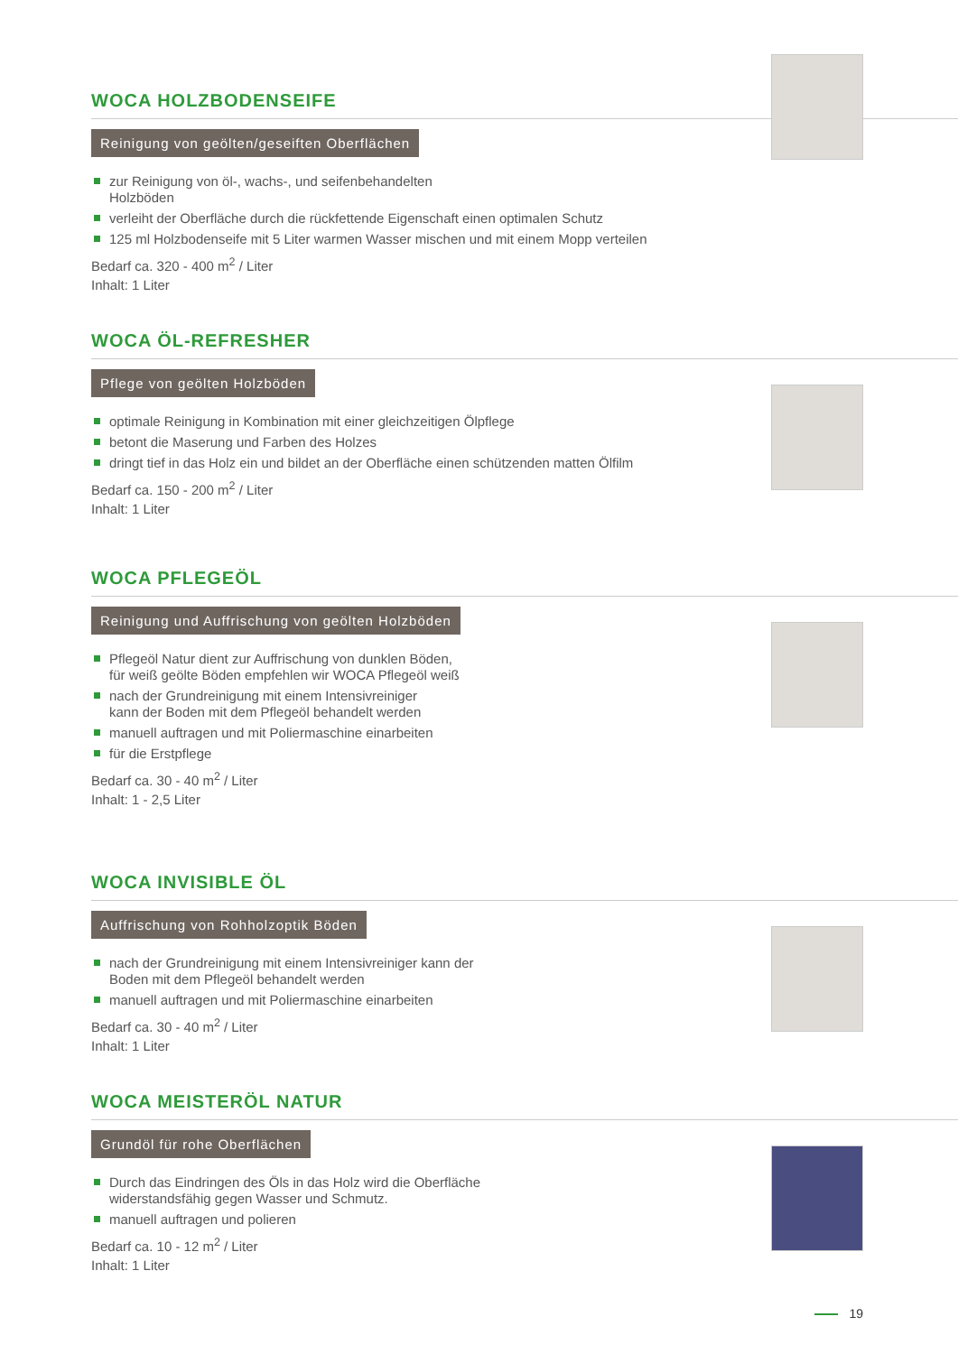WOCA HOLZBODENSEIFE
Reinigung von geölten/geseiften Oberflächen
zur Reinigung von öl-, wachs-, und seifenbehandelten
Holzböden
verleiht der Oberfläche durch die rückfettende Eigenschaft einen optimalen Schutz
125 ml Holzbodenseife mit 5 Liter warmen Wasser mischen und mit einem Mopp verteilen
Bedarf ca. 320 - 400 m<sup>2</sup> / Liter
Inhalt: 1 Liter
WOCA ÖL-REFRESHER
Pflege von geölten Holzböden
optimale Reinigung in Kombination mit einer gleichzeitigen Ölpflege
betont die Maserung und Farben des Holzes
dringt tief in das Holz ein und bildet an der Oberfläche einen schützenden matten Ölfilm
Bedarf ca. 150 - 200 m<sup>2</sup> / Liter
Inhalt: 1 Liter
WOCA PFLEGEÖL
Reinigung und Auffrischung von geölten Holzböden
Pflegeöl Natur dient zur Auffrischung von dunklen Böden,
für weiß geölte Böden empfehlen wir WOCA Pflegeöl weiß
nach der Grundreinigung mit einem Intensivreiniger
kann der Boden mit dem Pflegeöl behandelt werden
manuell auftragen und mit Poliermaschine einarbeiten
für die Erstpflege
Bedarf ca. 30 - 40 m<sup>2</sup> / Liter
Inhalt: 1 - 2,5 Liter
WOCA INVISIBLE ÖL
Auffrischung von Rohholzoptik Böden
nach der Grundreinigung mit einem Intensivreiniger kann der
Boden mit dem Pflegeöl behandelt werden
manuell auftragen und mit Poliermaschine einarbeiten
Bedarf ca. 30 - 40 m<sup>2</sup> / Liter
Inhalt: 1 Liter
WOCA MEISTERÖL NATUR
Grundöl für rohe Oberflächen
Durch das Eindringen des Öls in das Holz wird die Oberfläche
widerstandsfähig gegen Wasser und Schmutz.
manuell auftragen und polieren
Bedarf ca. 10 - 12 m<sup>2</sup> / Liter
Inhalt: 1 Liter
19